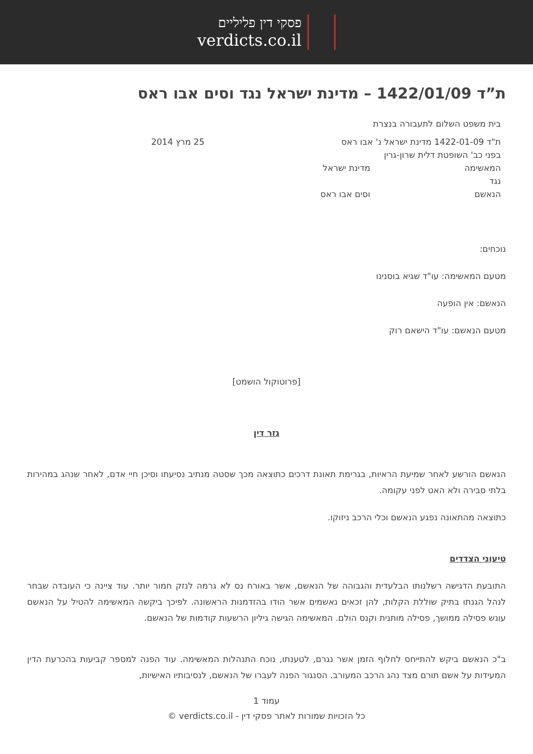פסקי דין פליליים
verdicts.co.il
ת”ד 1422/01/09 – מדינת ישראל נגד וסים אבו ראס
בית משפט השלום לתעבורה בנצרת
ת"ד 1422-01-09 מדינת ישראל נ' אבו ראס 25 מרץ 2014
בפני כב' השופטת דלית שרון-גרין
המאשימה מדינת ישראל
נגד
הנאשם וסים אבו ראס
נוכחים:
מטעם המאשימה: עו"ד שגיא בוסנינו
הנאשם: אין הופעה
מטעם הנאשם: עו"ד הישאם רוק
[פרוטוקול הושמט]
גזר דין
הנאשם הורשע לאחר שמיעת הראיות, בגרימת תאונת דרכים כתוצאה מכך שסטה מנתיב נסיעתו וסיכן חיי אדם, לאחר שנהג במהירות בלתי סבירה ולא האט לפני עקומה.
כתוצאה מהתאונה נפגע הנאשם וכלי הרכב ניזוקו.
טיעוני הצדדים
התובעת הדגישה רשלנותו הבלעדית והגבוהה של הנאשם, אשר באורח נס לא גרמה לנזק חמור יותר. עוד ציינה כי העובדה שבחר לנהל הגנתו בתיק שוללת הקלות, להן זכאים נאשמים אשר הודו בהזדמנות הראשונה. לפיכך ביקשה המאשימה להטיל על הנאשם עונש פסילה ממושך, פסילה מותנית וקנס הולם. המאשימה הגישה גיליון הרשעות קודמות של הנאשם.
ב"כ הנאשם ביקש להתייחס לחלוף הזמן אשר נגרם, לטענתו, נוכח התנהלות המאשימה. עוד הפנה למספר קביעות בהכרעת הדין המעידות על אשם תורם מצד נהג הרכב המעורב. הסנגור הפנה לעברו של הנאשם, לנסיבותיו האישיות,
עמוד 1
כל הזכויות שמורות לאתר פסקי דין - verdicts.co.il ©